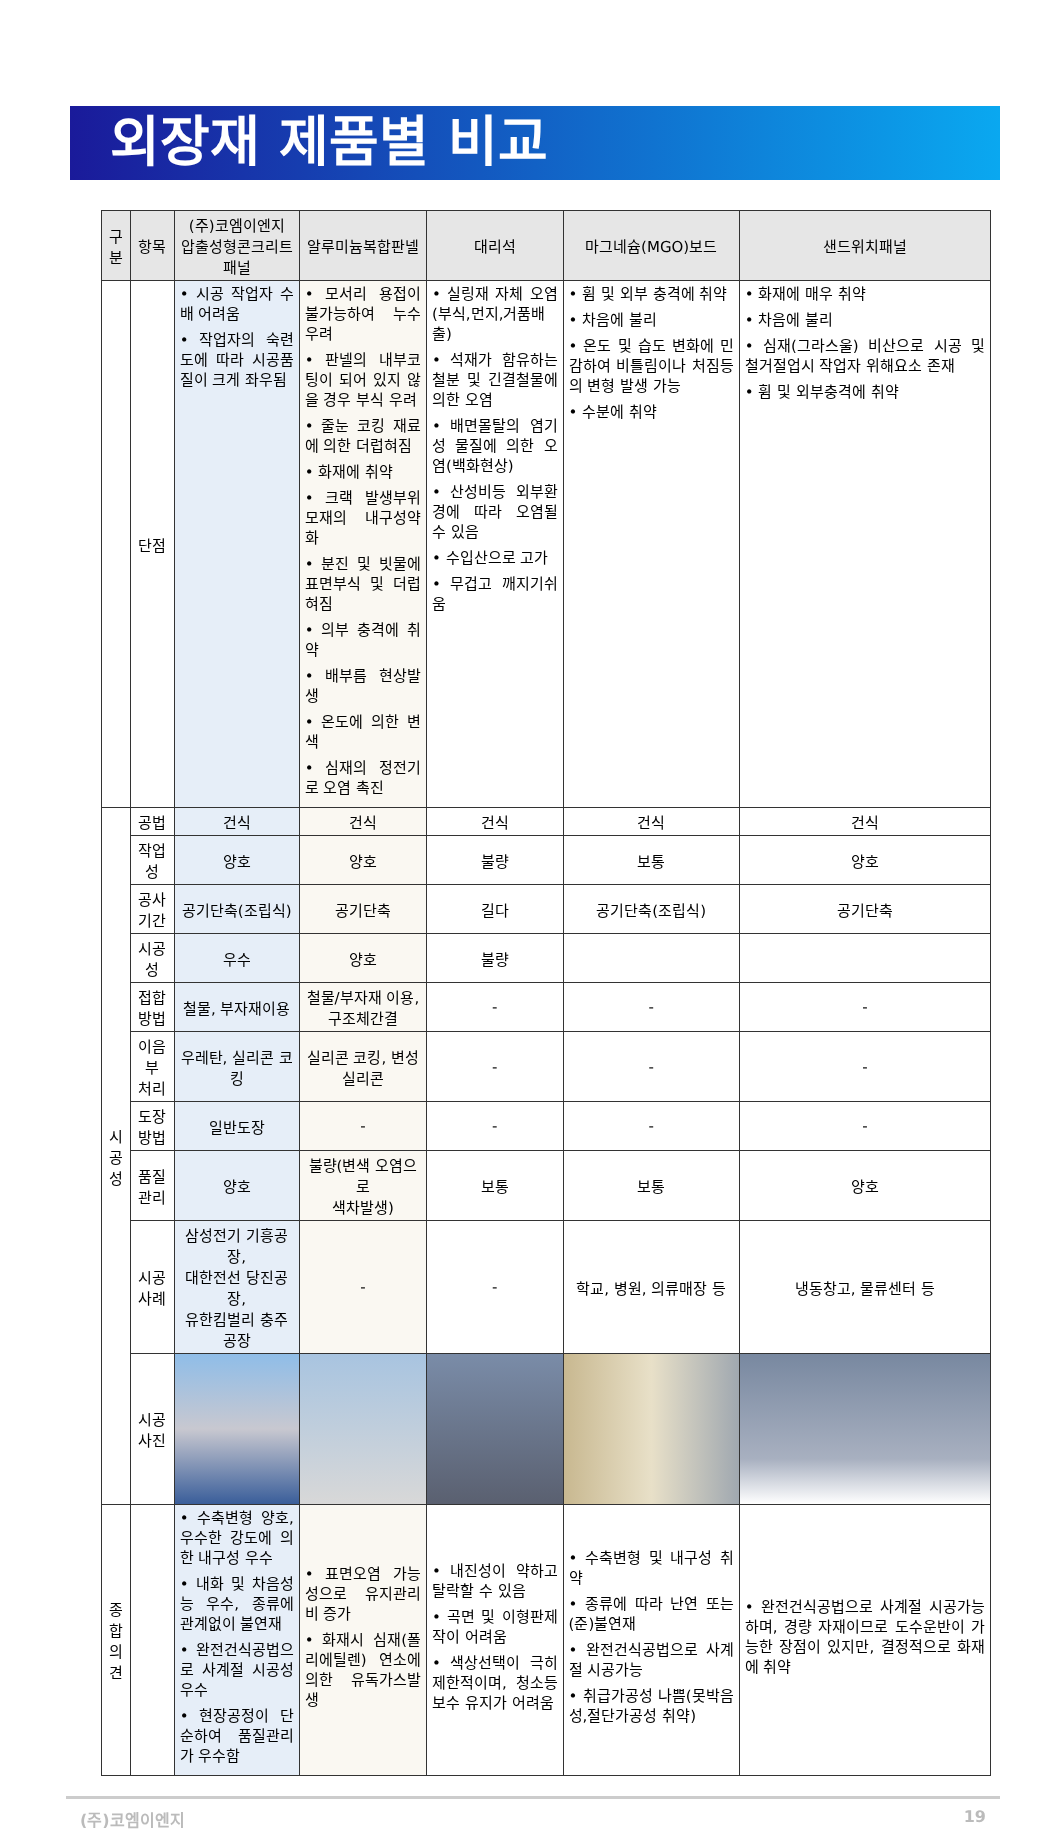외장재 제품별 비교
| 구분 | 항목 | (주)코엠이엔지 압출성형콘크리트패널 | 알루미늄복합판넬 | 대리석 | 마그네슘(MGO)보드 | 샌드위치패널 |
| --- | --- | --- | --- | --- | --- | --- |
| | 단점 | • 시공 작업자 수배 어려움 • 작업자의 숙련도에 따라 시공품질이 크게 좌우됨 | • 모서리 용접이 불가능하여 누수우려 • 판넬의 내부코팅이 되어 있지 않을 경우 부식 우려 • 줄눈 코킹 재료에 의한 더럽혀짐 • 화재에 취약 • 크랙 발생부위 모재의 내구성약화 • 분진 및 빗물에 표면부식 및 더럽혀짐 • 의부 충격에 취약 • 배부름 현상발생 • 온도에 의한 변색 • 심재의 정전기로 오염 촉진 | • 실링재 자체 오염(부식,먼지,거품배출) • 석재가 함유하는 철분 및 긴결철물에 의한 오염 • 배면몰탈의 염기성 물질에 의한 오염(백화현상) • 산성비등 외부환경에 따라 오염될 수 있음 • 수입산으로 고가 • 무겁고 깨지기쉬움 | • 휨 및 외부 충격에 취약 • 차음에 불리 • 온도 및 습도 변화에 민감하여 비틀림이나 처짐등의 변형 발생 가능 • 수분에 취약 | • 화재에 매우 취약 • 차음에 불리 • 심재(그라스울) 비산으로 시공 및 철거절업시 작업자 위해요소 존재 • 휨 및 외부충격에 취약 |
| 시 공 성 | 공법 | 건식 | 건식 | 건식 | 건식 | 건식 |
| | 작업성 | 양호 | 양호 | 불량 | 보통 | 양호 |
| | 공사기간 | 공기단축(조립식) | 공기단축 | 길다 | 공기단축(조립식) | 공기단축 |
| | 시공성 | 우수 | 양호 | 불량 | | |
| | 접합방법 | 철물, 부자재이용 | 철물/부자재 이용, 구조체간결 | - | - | - |
| | 이음부 처리 | 우레탄, 실리콘 코킹 | 실리콘 코킹, 변성 실리콘 | - | - | - |
| | 도장방법 | 일반도장 | - | - | - | - |
| | 품질관리 | 양호 | 불량(변색 오염으로 색차발생) | 보통 | 보통 | 양호 |
| | 시공사례 | 삼성전기 기흥공장, 대한전선 당진공장, 유한킴벌리 충주공장 | - | - | 학교, 병원, 의류매장 등 | 냉동창고, 물류센터 등 |
| | 시공사진 | | | | | |
| 종합 의견 | | • 수축변형 양호, 우수한 강도에 의한 내구성 우수 • 내화 및 차음성능 우수, 종류에 관계없이 불연재 • 완전건식공법으로 사계절 시공성 우수 • 현장공정이 단순하여 품질관리가 우수함 | • 표면오염 가능성으로 유지관리비 증가 • 화재시 심재(폴리에틸렌) 연소에 의한 유독가스발생 | • 내진성이 약하고 탈락할 수 있음 • 곡면 및 이형판제작이 어려움 • 색상선택이 극히 제한적이며, 청소등 보수 유지가 어려움 | • 수축변형 및 내구성 취약 • 종류에 따라 난연 또는 (준)불연재 • 완전건식공법으로 사계절 시공가능 • 취급가공성 나쁨(못박음성,절단가공성 취약) | • 완전건식공법으로 사계절 시공가능하며, 경량 자재이므로 도수운반이 가능한 장점이 있지만, 결정적으로 화재에 취약 |
(주)코엠이엔지 19